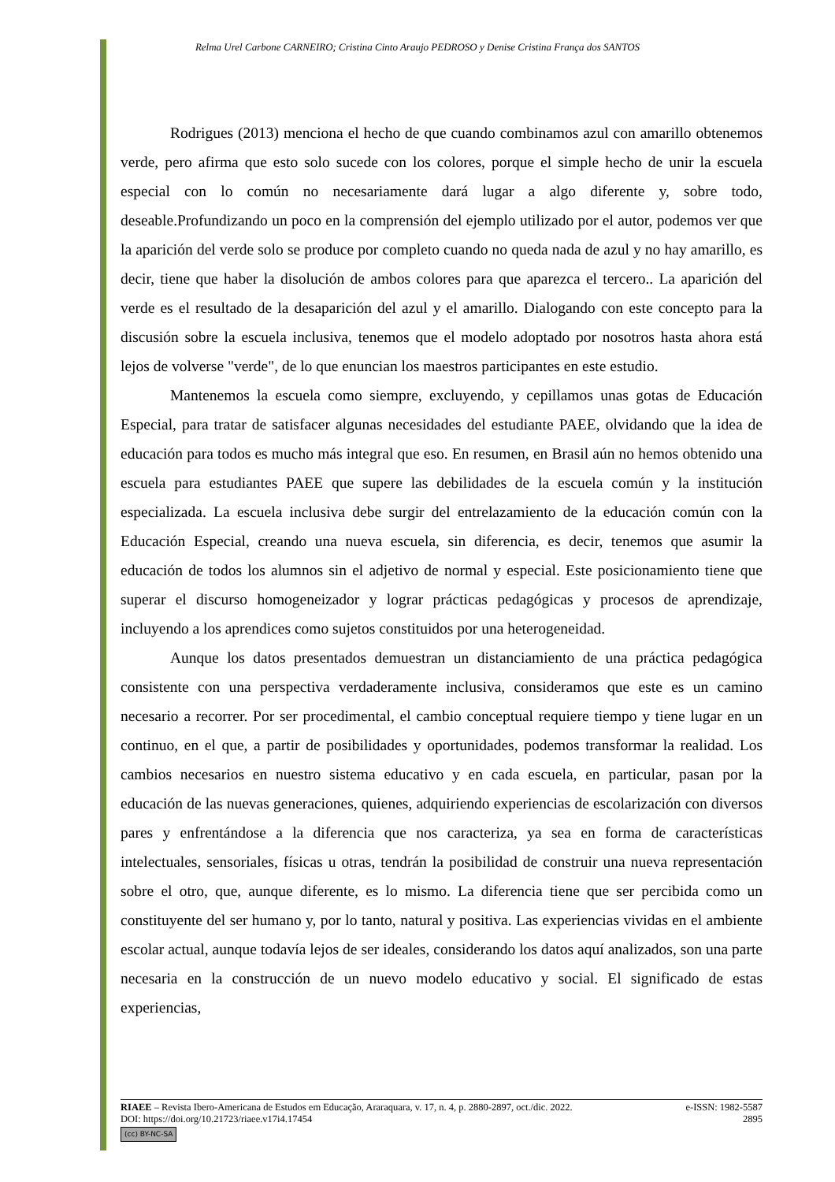Relma Urel Carbone CARNEIRO; Cristina Cinto Araujo PEDROSO y Denise Cristina França dos SANTOS
Rodrigues (2013) menciona el hecho de que cuando combinamos azul con amarillo obtenemos verde, pero afirma que esto solo sucede con los colores, porque el simple hecho de unir la escuela especial con lo común no necesariamente dará lugar a algo diferente y, sobre todo, deseable.Profundizando un poco en la comprensión del ejemplo utilizado por el autor, podemos ver que la aparición del verde solo se produce por completo cuando no queda nada de azul y no hay amarillo, es decir, tiene que haber la disolución de ambos colores para que aparezca el tercero.. La aparición del verde es el resultado de la desaparición del azul y el amarillo. Dialogando con este concepto para la discusión sobre la escuela inclusiva, tenemos que el modelo adoptado por nosotros hasta ahora está lejos de volverse "verde", de lo que enuncian los maestros participantes en este estudio.
Mantenemos la escuela como siempre, excluyendo, y cepillamos unas gotas de Educación Especial, para tratar de satisfacer algunas necesidades del estudiante PAEE, olvidando que la idea de educación para todos es mucho más integral que eso. En resumen, en Brasil aún no hemos obtenido una escuela para estudiantes PAEE que supere las debilidades de la escuela común y la institución especializada. La escuela inclusiva debe surgir del entrelazamiento de la educación común con la Educación Especial, creando una nueva escuela, sin diferencia, es decir, tenemos que asumir la educación de todos los alumnos sin el adjetivo de normal y especial. Este posicionamiento tiene que superar el discurso homogeneizador y lograr prácticas pedagógicas y procesos de aprendizaje, incluyendo a los aprendices como sujetos constituidos por una heterogeneidad.
Aunque los datos presentados demuestran un distanciamiento de una práctica pedagógica consistente con una perspectiva verdaderamente inclusiva, consideramos que este es un camino necesario a recorrer. Por ser procedimental, el cambio conceptual requiere tiempo y tiene lugar en un continuo, en el que, a partir de posibilidades y oportunidades, podemos transformar la realidad. Los cambios necesarios en nuestro sistema educativo y en cada escuela, en particular, pasan por la educación de las nuevas generaciones, quienes, adquiriendo experiencias de escolarización con diversos pares y enfrentándose a la diferencia que nos caracteriza, ya sea en forma de características intelectuales, sensoriales, físicas u otras, tendrán la posibilidad de construir una nueva representación sobre el otro, que, aunque diferente, es lo mismo. La diferencia tiene que ser percibida como un constituyente del ser humano y, por lo tanto, natural y positiva. Las experiencias vividas en el ambiente escolar actual, aunque todavía lejos de ser ideales, considerando los datos aquí analizados, son una parte necesaria en la construcción de un nuevo modelo educativo y social. El significado de estas experiencias,
RIAEE – Revista Ibero-Americana de Estudos em Educação, Araraquara, v. 17, n. 4, p. 2880-2897, oct./dic. 2022. e-ISSN: 1982-5587
DOI: https://doi.org/10.21723/riaee.v17i4.17454 2895
(cc) BY-NC-SA